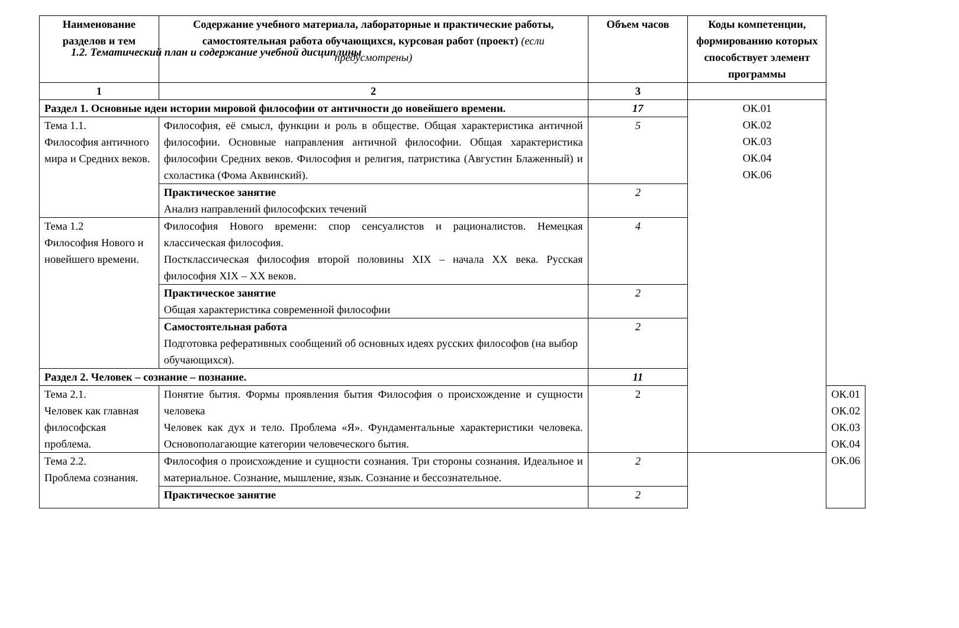1.2. Тематический план и содержание учебной дисциплины
| Наименование разделов и тем | Содержание учебного материала, лабораторные и практические работы, самостоятельная работа обучающихся, курсовая работ (проект) (если предусмотрены) | Объем часов | Коды компетенции, формированию которых способствует элемент программы | |
| --- | --- | --- | --- | --- |
| 1 | 2 | 3 | | |
| Раздел 1. Основные идеи истории мировой философии от античности до новейшего времени. | | 17 | ОК.01 ОК.02 ОК.03 ОК.04 ОК.06 | |
| Тема 1.1. Философия античного мира и Средних веков. | Философия, её смысл, функции и роль в обществе. Общая характеристика античной философии. Основные направления античной философии. Общая характеристика философии Средних веков. Философия и религия, патристика (Августин Блаженный) и схоластика (Фома Аквинский). | 5 | | |
| | Практическое занятие Анализ направлений философских течений | 2 | | |
| Тема 1.2 Философия Нового и новейшего времени. | Философия Нового времени: спор сенсуалистов и рационалистов. Немецкая классическая философия. Постклассическая философия второй половины XIX – начала XX века. Русская философия XIX – XX веков. | 4 | | |
| | Практическое занятие Общая характеристика современной философии | 2 | | |
| | Самостоятельная работа Подготовка реферативных сообщений об основных идеях русских философов (на выбор обучающихся). | 2 | | |
| Раздел 2. Человек – сознание – познание. | | 11 | | |
| Тема 2.1. Человек как главная философская проблема. | Понятие бытия. Формы проявления бытия Философия о происхождение и сущности человека Человек как дух и тело. Проблема «Я». Фундаментальные характеристики человека. Основополагающие категории человеческого бытия. | 2 | | ОК.01 ОК.02 ОК.03 ОК.04 ОК.06 |
| Тема 2.2. Проблема сознания. | Философия о происхождение и сущности сознания. Три стороны сознания. Идеальное и материальное. Сознание, мышление, язык. Сознание и бессознательное. | 2 | | |
| | Практическое занятие | 2 | | |